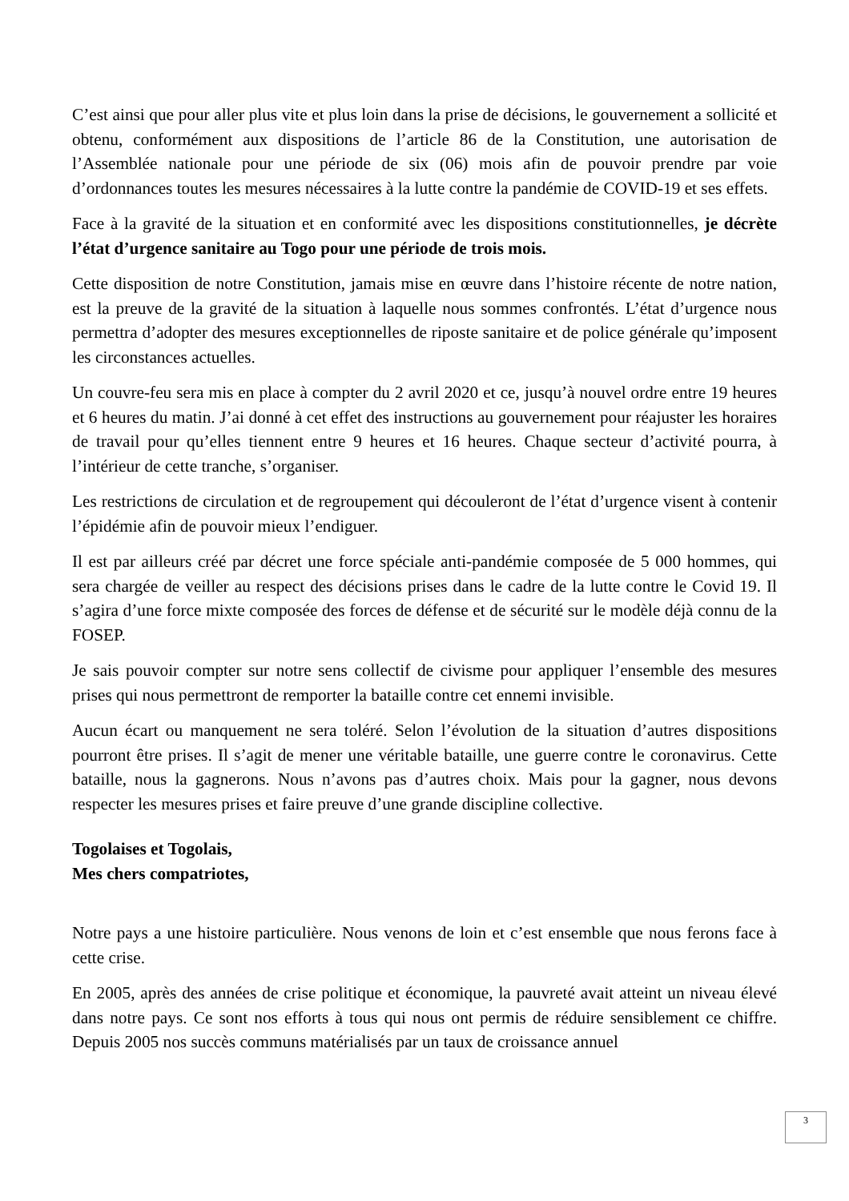C’est ainsi que pour aller plus vite et plus loin dans la prise de décisions, le gouvernement a sollicité et obtenu, conformément aux dispositions de l’article 86 de la Constitution, une autorisation de l’Assemblée nationale pour une période de six (06) mois afin de pouvoir prendre par voie d’ordonnances toutes les mesures nécessaires à la lutte contre la pandémie de COVID-19 et ses effets.
Face à la gravité de la situation et en conformité avec les dispositions constitutionnelles, je décrète l’état d’urgence sanitaire au Togo pour une période de trois mois.
Cette disposition de notre Constitution, jamais mise en œuvre dans l’histoire récente de notre nation, est la preuve de la gravité de la situation à laquelle nous sommes confrontés. L’état d’urgence nous permettra d’adopter des mesures exceptionnelles de riposte sanitaire et de police générale qu’imposent les circonstances actuelles.
Un couvre-feu sera mis en place à compter du 2 avril 2020 et ce, jusqu’à nouvel ordre entre 19 heures et 6 heures du matin. J’ai donné à cet effet des instructions au gouvernement pour réajuster les horaires de travail pour qu’elles tiennent entre 9 heures et 16 heures. Chaque secteur d’activité pourra, à l’intérieur de cette tranche, s’organiser.
Les restrictions de circulation et de regroupement qui découleront de l’état d’urgence visent à contenir l’épidémie afin de pouvoir mieux l’endiguer.
Il est par ailleurs créé par décret une force spéciale anti-pandémie composée de 5 000 hommes, qui sera chargée de veiller au respect des décisions prises dans le cadre de la lutte contre le Covid 19. Il s’agira d’une force mixte composée des forces de défense et de sécurité sur le modèle déjà connu de la FOSEP.
Je sais pouvoir compter sur notre sens collectif de civisme pour appliquer l’ensemble des mesures prises qui nous permettront de remporter la bataille contre cet ennemi invisible.
Aucun écart ou manquement ne sera toléré. Selon l’évolution de la situation d’autres dispositions pourront être prises. Il s’agit de mener une véritable bataille, une guerre contre le coronavirus. Cette bataille, nous la gagnerons. Nous n’avons pas d’autres choix. Mais pour la gagner, nous devons respecter les mesures prises et faire preuve d’une grande discipline collective.
Togolaises et Togolais,
Mes chers compatriotes,
Notre pays a une histoire particulière. Nous venons de loin et c’est ensemble que nous ferons face à cette crise.
En 2005, après des années de crise politique et économique, la pauvreté avait atteint un niveau élevé dans notre pays. Ce sont nos efforts à tous qui nous ont permis de réduire sensiblement ce chiffre. Depuis 2005 nos succès communs matérialisés par un taux de croissance annuel
3